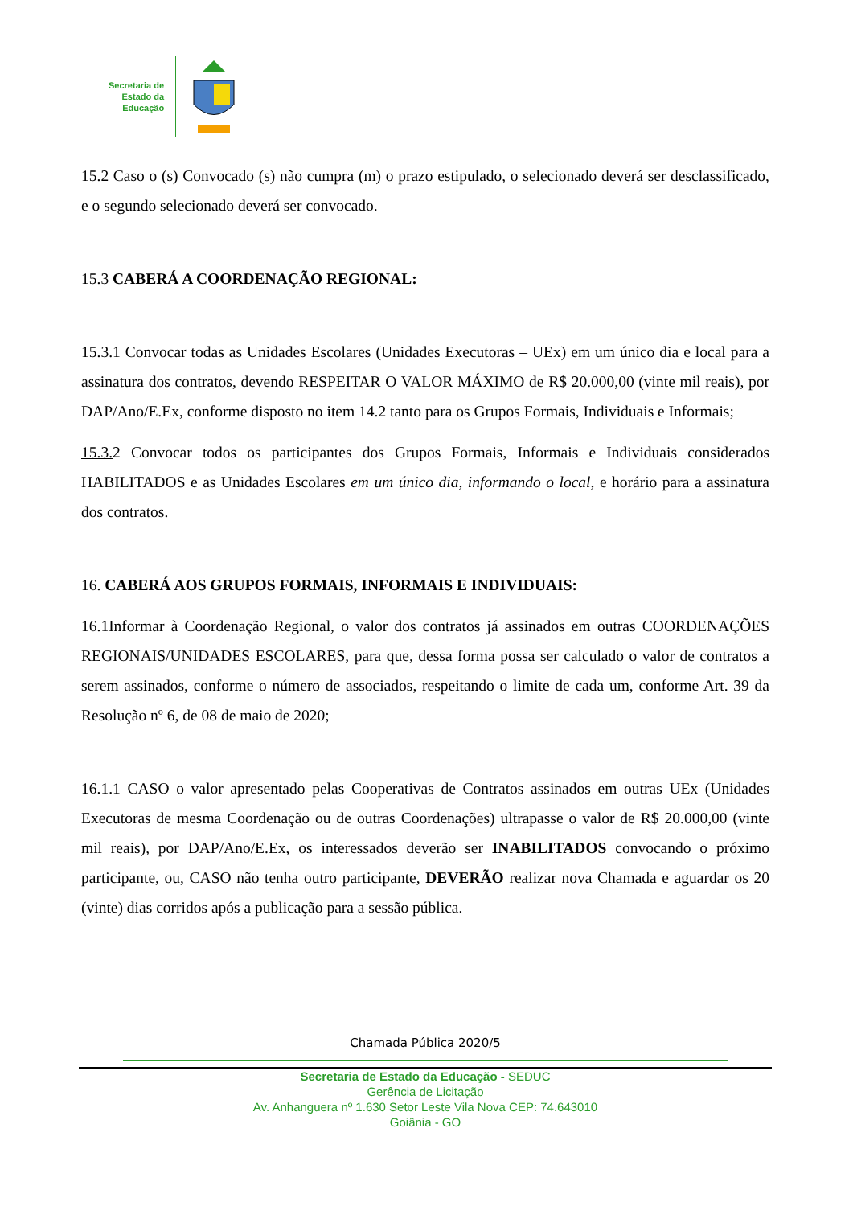Secretaria de
Estado da
Educação
15.2 Caso o (s) Convocado (s) não cumpra (m) o prazo estipulado, o selecionado deverá ser desclassificado, e o segundo selecionado deverá ser convocado.
15.3 CABERÁ A COORDENAÇÃO REGIONAL:
15.3.1 Convocar todas as Unidades Escolares (Unidades Executoras – UEx) em um único dia e local para a assinatura dos contratos, devendo RESPEITAR O VALOR MÁXIMO de R$ 20.000,00 (vinte mil reais), por DAP/Ano/E.Ex, conforme disposto no item 14.2 tanto para os Grupos Formais, Individuais e Informais;
15.3. 2 Convocar todos os participantes dos Grupos Formais, Informais e Individuais considerados HABILITADOS e as Unidades Escolares em um único dia, informando o local, e horário para a assinatura dos contratos.
16. CABERÁ AOS GRUPOS FORMAIS, INFORMAIS E INDIVIDUAIS:
16.1Informar à Coordenação Regional, o valor dos contratos já assinados em outras COORDENAÇÕES REGIONAIS/UNIDADES ESCOLARES, para que, dessa forma possa ser calculado o valor de contratos a serem assinados, conforme o número de associados, respeitando o limite de cada um, conforme Art. 39 da Resolução nº 6, de 08 de maio de 2020;
16.1.1 CASO o valor apresentado pelas Cooperativas de Contratos assinados em outras UEx (Unidades Executoras de mesma Coordenação ou de outras Coordenações) ultrapasse o valor de R$ 20.000,00 (vinte mil reais), por DAP/Ano/E.Ex, os interessados deverão ser INABILITADOS convocando o próximo participante, ou, CASO não tenha outro participante, DEVERÃO realizar nova Chamada e aguardar os 20 (vinte) dias corridos após a publicação para a sessão pública.
Chamada Pública 2020/5
Secretaria de Estado da Educação - SEDUC
Gerência de Licitação
Av. Anhanguera nº 1.630 Setor Leste Vila Nova CEP: 74.643010
Goiânia - GO